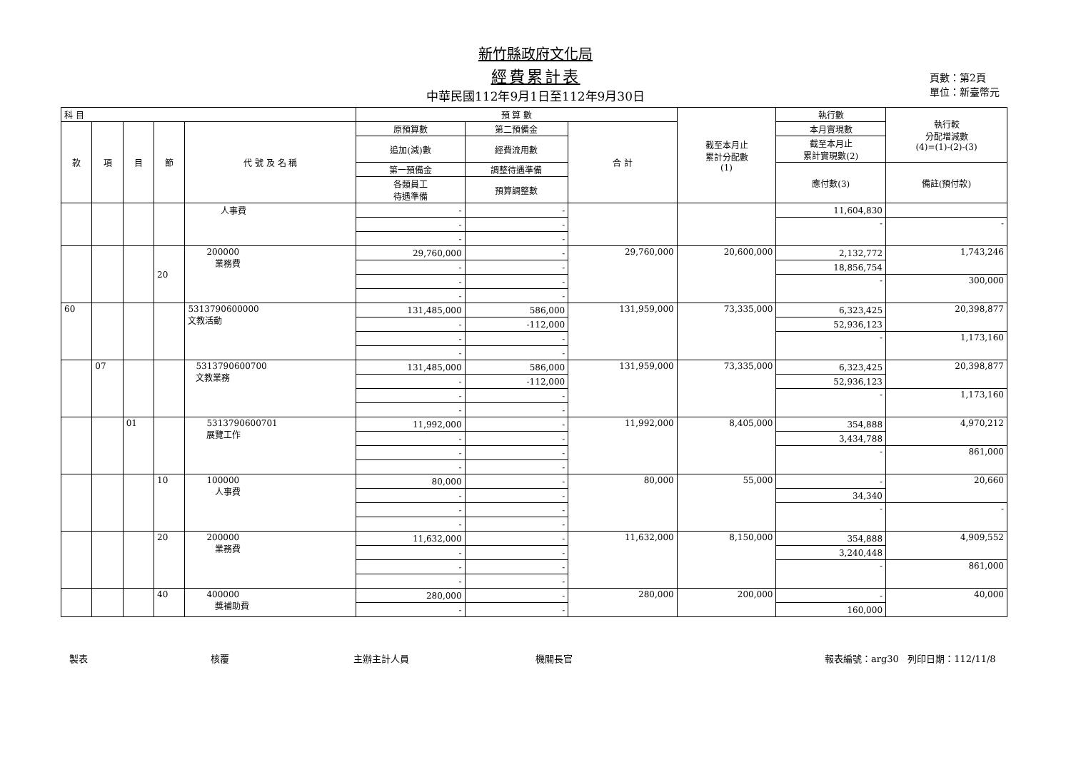新竹縣政府文化局
經費累計表
中華民國112年9月1日至112年9月30日
頁數：第2頁
單位：新臺幣元
| 科 目 | | | | | 預 算 數 | | | 截至本月止 累計分配數 (1) | 執行數 | 執行較 分配增減數 (4)=(1)-(2)-(3) |
| --- | --- | --- | --- | --- | --- | --- | --- | --- | --- | --- |
| 款 | 項 | 目 | 節 | 代 號 及 名 稱 | 原預算數 | 第二預備金 | 合 計 | | 本月實現數 | |
| | | | | | 追加(減)數 | 經費流用數 | | | 截至本月止 累計實現數(2) | |
| | | | | | 第一預備金 | 調整待遇準備 | | | 應付數(3) | 備註(預付款) |
| | | | | | 各類員工 待遇準備 | 預算調整數 | | | | |
| | | | | 人事費 | - | - | | | 11,604,830 | |
| | | | | | - | - | | | - | - |
| | | | | | - | - | | | | |
| | | | 20 | 200000 業務費 | 29,760,000 | - | 29,760,000 | 20,600,000 | 2,132,772 | 1,743,246 |
| | | | | | - | - | | | 18,856,754 | |
| | | | | | - | - | | | - | 300,000 |
| | | | | | - | - | | | | |
| 60 | | | | 5313790600000 文教活動 | 131,485,000 | 586,000 | 131,959,000 | 73,335,000 | 6,323,425 | 20,398,877 |
| | | | | | - | -112,000 | | | 52,936,123 | |
| | | | | | - | - | | | - | 1,173,160 |
| | | | | | - | - | | | | |
| | 07 | | | 5313790600700 文教業務 | 131,485,000 | 586,000 | 131,959,000 | 73,335,000 | 6,323,425 | 20,398,877 |
| | | | | | - | -112,000 | | | 52,936,123 | |
| | | | | | - | - | | | - | 1,173,160 |
| | | | | | - | - | | | | |
| | | 01 | | 5313790600701 展覽工作 | 11,992,000 | - | 11,992,000 | 8,405,000 | 354,888 | 4,970,212 |
| | | | | | - | - | | | 3,434,788 | |
| | | | | | - | - | | | - | 861,000 |
| | | | | | - | - | | | | |
| | | | 10 | 100000 人事費 | 80,000 | - | 80,000 | 55,000 | - | 20,660 |
| | | | | | - | - | | | 34,340 | |
| | | | | | - | - | | | - | - |
| | | | | | - | - | | | | |
| | | | 20 | 200000 業務費 | 11,632,000 | - | 11,632,000 | 8,150,000 | 354,888 | 4,909,552 |
| | | | | | - | - | | | 3,240,448 | |
| | | | | | - | - | | | - | 861,000 |
| | | | | | - | - | | | | |
| | | | 40 | 400000 獎補助費 | 280,000 | - | 280,000 | 200,000 | - | 40,000 |
| | | | | | - | - | | | 160,000 | |
製表 核覆 主辦主計人員 機關長官 報表編號：arg30 列印日期：112/11/8